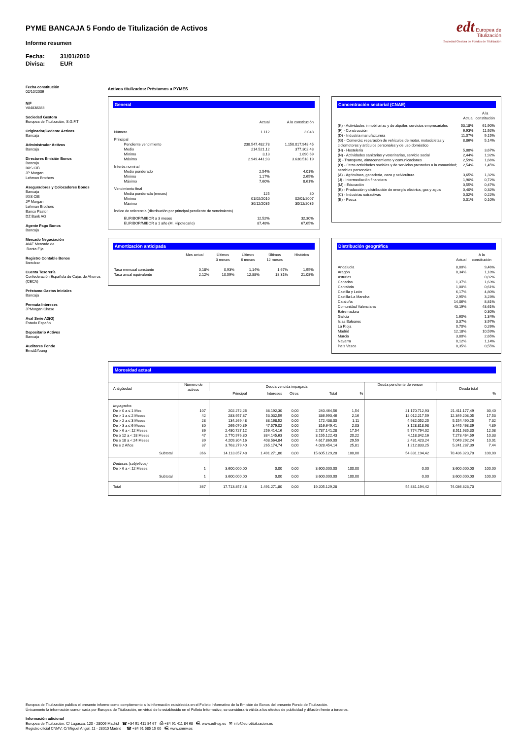PYME BANCAJA 5 Fondo de Titulización de Activos
Informe resumen
Fecha: 31/01/2010
Divisa: EUR
edt Europea de
Titulización
Sociedad Gestora de Fondos de Titulización
Fecha constitución
02/10/2006
NIF
V84838283
Sociedad Gestora
Europea de Titulización, S.G.F.T
Originador/Cedente Activos
Bancaja
Administrador Activos
Bancaja
Directores Emisión Bonos
Bancaja
IXIS CIB
JP Morgan
Lehman Brothers
Aseguradores y Colocadores Bonos
Bancaja
IXIS CIB
JP Morgan
Lehman Brothers
Banco Pastor
DZ Bank AG
Agente Pago Bonos
Bancaja
Mercado Negociación
AIAF Mercado de
Renta Fija
Registro Contable Bonos
Iberclear
Cuenta Tesorería
Confederación Española de Cajas de Ahorros
(CECA)
Préstamo Gastos Iniciales
Bancaja
Permuta Intereses
JPMorgan Chase
Aval Serie A3(G)
Estado Español
Depositario Activos
Bancaja
Auditores Fondo
Ernst&Young
Activos titulizados: Préstamos a PYMES
General
| | Actual | A la constitución |
| Número | 1.112 | 3.048 |
| Principal | | |
| Pendiente vencimiento | 238.547.482,78 | 1.150.017.948,45 |
| Medio | 214.521,12 | 377.302,48 |
| Mínimo | 3,13 | 1.890,69 |
| Máximo | 2.949.441,93 | 3.630.518,19 |
| Interés nominal | | |
| Medio ponderado | 2,54% | 4,01% |
| Mínimo | 1,17% | 2,65% |
| Máximo | 7,60% | 8,61% |
| Vencimiento final | | |
| Media ponderada (meses) | 125 | 80 |
| Mínimo | 01/02/2010 | 02/01/2007 |
| Máximo | 30/12/2035 | 30/12/2035 |
| Índice de referencia (distribución por principal pendiente de vencimiento) | | |
| EURIBOR/MIBOR a 3 meses | 12,52% | 32,30% |
| EURIBOR/MIBOR a 1 año (M. Hipotecario) | 87,48% | 67,65% |
Amortización anticipada
| | Mes actual | Últimos 3 meses | Últimos 6 meses | Últimos 12 meses | Histórica |
| Tasa mensual constante | 0,18% | 0,93% | 1,14% | 1,67% | 1,95% |
| Tasa anual equivalente | 2,12% | 10,59% | 12,88% | 18,31% | 21,08% |
Concentración sectorial (CNAE)
| | Actual | A la constitución |
| (K) - Actividades inmobiliarias y de alquiler; servicios empresariales | 53,18% | 61,90% |
| (F) - Construcción | 6,93% | 11,92% |
| (D) - Industria manufacturera | 11,07% | 9,15% |
| (G) - Comercio; reparación de vehículos de motor, motocicletas y ciclomotores y artículos personales y de uso doméstico | 8,86% | 5,14% |
| (H) - Hostelería | 5,88% | 3,67% |
| (N) - Actividades sanitarias y veterinarias, servicio social | 2,44% | 1,92% |
| (I) - Transporte, almacenamiento y comunicaciones | 2,59% | 1,66% |
| (O) - Otras actividades sociales y de servicios prestados a la comunidad; servicios personales | 2,54% | 1,45% |
| (A) - Agricultura, ganadería, caza y selvicultura | 3,65% | 1,32% |
| (J) - Intermediación financiera | 1,90% | 0,72% |
| (M) - Educación | 0,55% | 0,47% |
| (E) - Producción y distribución de energía eléctrica, gas y agua | 0,40% | 0,32% |
| (C) - Industrias extractivas | 0,02% | 0,22% |
| (B) - Pesca | 0,01% | 0,10% |
Distribución geográfica
| | Actual | A la constitución |
| Andalucía | 8,80% | 9,46% |
| Aragón | 0,34% | 1,18% |
| Asturias | | 0,82% |
| Canarias | 1,37% | 1,63% |
| Cantabria | 1,00% | 0,61% |
| Castilla y León | 6,17% | 4,80% |
| Castilla-La Mancha | 2,95% | 3,23% |
| Cataluña | 14,06% | 8,81% |
| Comunidad Valenciana | 43,19% | 48,61% |
| Extremadura | | 0,30% |
| Galicia | 1,60% | 1,34% |
| Islas Baleares | 3,37% | 3,97% |
| La Rioja | 0,70% | 0,26% |
| Madrid | 12,18% | 10,59% |
| Murcia | 3,80% | 2,65% |
| Navarra | 0,12% | 1,14% |
| País Vasco | 0,35% | 0,55% |
Morosidad actual
| Antigüedad | Número de activos | Deuda vencida impagada | | | | | Deuda pendiente de vencer | Deuda total | |
| --- | --- | --- | --- | --- | --- | --- | --- | --- | --- |
| | | Principal | Intereses | Otros | Total | % | | | % |
| Impagados De > 0 a ≤ 1 Mes De > 1 a ≤ 2 Meses De > 2 a ≤ 3 Meses De > 3 a ≤ 6 Meses De > 6 a < 12 Meses De ≥ 12 a < 18 Meses De ≥ 18 a < 24 Meses De ≥ 2 Años Subtotal | 107 42 28 30 36 47 39 37 366 | 202.272,26 283.957,87 134.269,48 269.070,39 2.480.727,12 2.770.976,80 4.209.304,16 3.763.279,40 14.113.857,48 | 38.192,30 53.032,59 38.168,52 47.579,02 256.414,16 384.145,63 408.564,84 265.174,74 1.491.271,80 | 0,00 0,00 0,00 0,00 0,00 0,00 0,00 0,00 0,00 | 240.464,56 336.990,46 172.438,00 316.649,41 2.737.141,28 3.155.122,43 4.617.869,00 4.028.454,14 15.605.129,28 | 1,54 2,16 1,11 2,03 17,54 20,22 29,59 25,81 100,00 | 21.170.712,93 12.012.217,59 4.982.052,25 3.128.818,98 5.774.794,02 4.118.342,16 2.431.423,24 1.212.833,25 54.831.194,42 | 21.411.177,49 12.349.208,05 5.154.490,25 3.445.468,39 8.511.935,30 7.273.464,59 7.049.292,24 5.241.287,39 70.436.323,70 | 30,40 17,53 7,32 4,89 12,08 10,33 10,01 7,44 100,00 |
| Dudosos (subjetivos) De > 6 a < 12 Meses Subtotal | 1 1 | 3.600.000,00 3.600.000,00 | 0,00 0,00 | 0,00 0,00 | 3.600.000,00 3.600.000,00 | 100,00 100,00 | 0,00 0,00 | 3.600.000,00 3.600.000,00 | 100,00 100,00 |
| Total | 367 | 17.713.857,48 | 1.491.271,80 | 0,00 | 19.205.129,28 | | 54.831.194,42 | 74.036.323,70 | |
Europea de Titulización publica el presente informe como complemento a la información establecida en el Folleto Informativo de la Emisión de Bonos del presente Fondo de Titulización.
Únicamente la información comunicada por Europea de Titulización, en virtud de lo establecido en el Folleto Informativo, se considerará válida a los efectos de publicidad y difusión frente a terceros.
Información adicional
Europea de Titulización: C/ Lagasca, 120 - 28006 Madrid ☎ +34 91 411 84 67 ⎙ +34 91 411 84 68 🖳 www.edt-sg.es ✉ info@eurotitulizacion.es
Registro oficial CNMV: C/ Miguel Angel, 11 - 28010 Madrid ☎ +34 91 585 15 00 🖳 www.cnmv.es